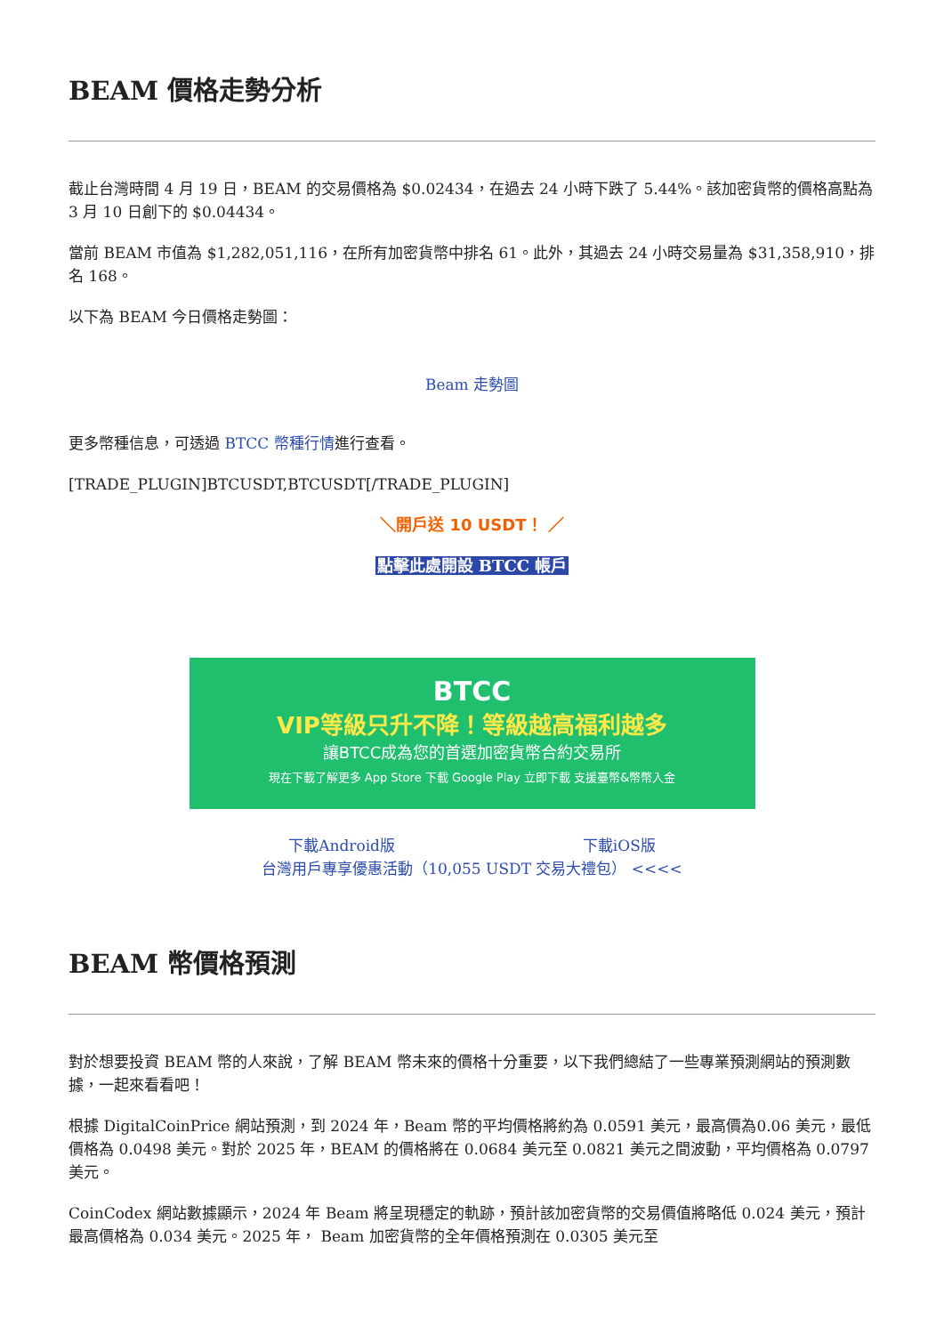BEAM 價格走勢分析
截止台灣時間 4 月 19 日，BEAM 的交易價格為 $0.02434，在過去 24 小時下跌了 5.44%。該加密貨幣的價格高點為 3 月 10 日創下的 $0.04434。
當前 BEAM 市值為 $1,282,051,116，在所有加密貨幣中排名 61。此外，其過去 24 小時交易量為 $31,358,910，排名 168。
以下為 BEAM 今日價格走勢圖：
Beam 走勢圖
更多幣種信息，可透過 BTCC 幣種行情進行查看。
[TRADE_PLUGIN]BTCUSDT,BTCUSDT[/TRADE_PLUGIN]
＼開戶送 10 USDT！ ／
點擊此處開設 BTCC 帳戶
BTCC
VIP等級只升不降！等級越高福利越多
讓BTCC成為您的首選加密貨幣合約交易所
現在下載了解更多 App Store 下載 Google Play 立即下載 支援臺幣&幣幣入金
下載Android版 下載iOS版
台灣用戶專享優惠活動（10,055 USDT 交易大禮包） <<<<
BEAM 幣價格預測
對於想要投資 BEAM 幣的人來說，了解 BEAM 幣未來的價格十分重要，以下我們總結了一些專業預測網站的預測數據，一起來看看吧！
根據 DigitalCoinPrice 網站預測，到 2024 年，Beam 幣的平均價格將約為 0.0591 美元，最高價為0.06 美元，最低價格為 0.0498 美元。對於 2025 年，BEAM 的價格將在 0.0684 美元至 0.0821 美元之間波動，平均價格為 0.0797 美元。
CoinCodex 網站數據顯示，2024 年 Beam 將呈現穩定的軌跡，預計該加密貨幣的交易價值將略低 0.024 美元，預計最高價格為 0.034 美元。2025 年， Beam 加密貨幣的全年價格預測在 0.0305 美元至